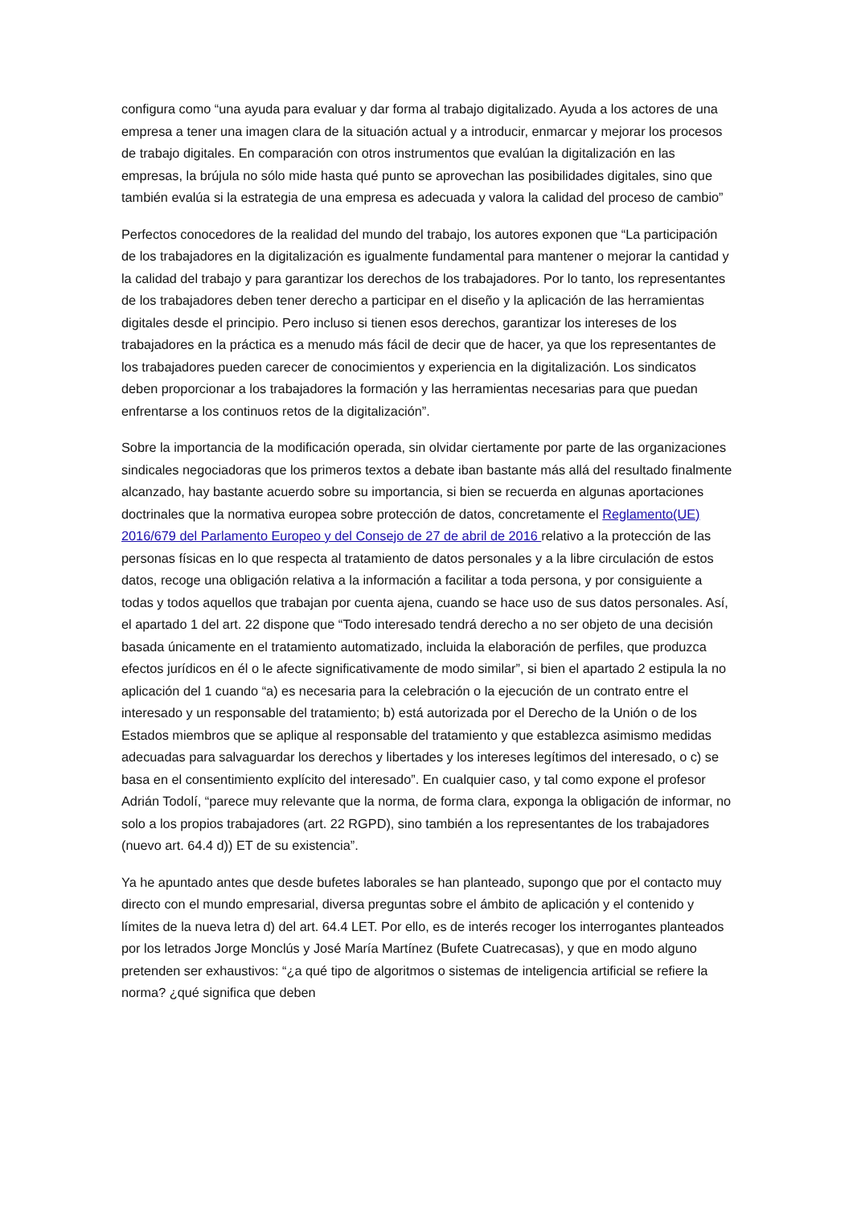configura como “una ayuda para evaluar y dar forma al trabajo digitalizado. Ayuda a los actores de una empresa a tener una imagen clara de la situación actual y a introducir, enmarcar y mejorar los procesos de trabajo digitales. En comparación con otros instrumentos que evalúan la digitalización en las empresas, la brújula no sólo mide hasta qué punto se aprovechan las posibilidades digitales, sino que también evalúa si la estrategia de una empresa es adecuada y valora la calidad del proceso de cambio”
Perfectos conocedores de la realidad del mundo del trabajo, los autores exponen que “La participación de los trabajadores en la digitalización es igualmente fundamental para mantener o mejorar la cantidad y la calidad del trabajo y para garantizar los derechos de los trabajadores. Por lo tanto, los representantes de los trabajadores deben tener derecho a participar en el diseño y la aplicación de las herramientas digitales desde el principio. Pero incluso si tienen esos derechos, garantizar los intereses de los trabajadores en la práctica es a menudo más fácil de decir que de hacer, ya que los representantes de los trabajadores pueden carecer de conocimientos y experiencia en la digitalización. Los sindicatos deben proporcionar a los trabajadores la formación y las herramientas necesarias para que puedan enfrentarse a los continuos retos de la digitalización”.
Sobre la importancia de la modificación operada, sin olvidar ciertamente por parte de las organizaciones sindicales negociadoras que los primeros textos a debate iban bastante más allá del resultado finalmente alcanzado, hay bastante acuerdo sobre su importancia, si bien se recuerda en algunas aportaciones doctrinales que la normativa europea sobre protección de datos, concretamente el Reglamento(UE) 2016/679 del Parlamento Europeo y del Consejo de 27 de abril de 2016 relativo a la protección de las personas físicas en lo que respecta al tratamiento de datos personales y a la libre circulación de estos datos, recoge una obligación relativa a la información a facilitar a toda persona, y por consiguiente a todas y todos aquellos que trabajan por cuenta ajena, cuando se hace uso de sus datos personales. Así, el apartado 1 del art. 22 dispone que “Todo interesado tendrá derecho a no ser objeto de una decisión basada únicamente en el tratamiento automatizado, incluida la elaboración de perfiles, que produzca efectos jurídicos en él o le afecte significativamente de modo similar”, si bien el apartado 2 estipula la no aplicación del 1 cuando “a) es necesaria para la celebración o la ejecución de un contrato entre el interesado y un responsable del tratamiento; b) está autorizada por el Derecho de la Unión o de los Estados miembros que se aplique al responsable del tratamiento y que establezca asimismo medidas adecuadas para salvaguardar los derechos y libertades y los intereses legítimos del interesado, o c) se basa en el consentimiento explícito del interesado”. En cualquier caso, y tal como expone el profesor Adrián Todolí, “parece muy relevante que la norma, de forma clara, exponga la obligación de informar, no solo a los propios trabajadores (art. 22 RGPD), sino también a los representantes de los trabajadores (nuevo art. 64.4 d)) ET de su existencia”.
Ya he apuntado antes que desde bufetes laborales se han planteado, supongo que por el contacto muy directo con el mundo empresarial, diversa preguntas sobre el ámbito de aplicación y el contenido y límites de la nueva letra d) del art. 64.4 LET. Por ello, es de interés recoger los interrogantes planteados por los letrados Jorge Monclús y José María Martínez (Bufete Cuatrecasas), y que en modo alguno pretenden ser exhaustivos: “¿a qué tipo de algoritmos o sistemas de inteligencia artificial se refiere la norma? ¿qué significa que deben